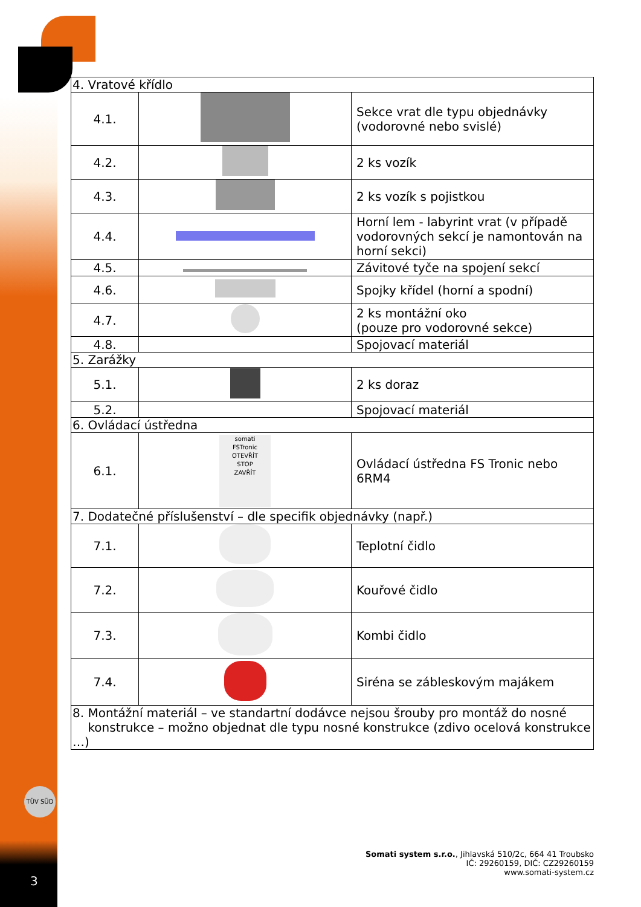| 4. Vratové křídlo | | |
| 4.1. | | Sekce vrat dle typu objednávky (vodorovné nebo svislé) |
| 4.2. | | 2 ks vozík |
| 4.3. | | 2 ks vozík s pojistkou |
| 4.4. | | Horní lem - labyrint vrat (v případě vodorovných sekcí je namontován na horní sekci) |
| 4.5. | | Závitové tyče na spojení sekcí |
| 4.6. | | Spojky křídel (horní a spodní) |
| 4.7. | | 2 ks montážní oko (pouze pro vodorovné sekce) |
| 4.8. | | Spojovací materiál |
| 5. Zarážky | | |
| 5.1. | | 2 ks doraz |
| 5.2. | | Spojovací materiál |
| 6. Ovládací ústředna | | |
| 6.1. | somati FSTronic OTEVŘÍT STOP ZAVŘÍT | Ovládací ústředna FS Tronic nebo 6RM4 |
| 7. Dodatečné příslušenství – dle specifik objednávky (např.) | | |
| 7.1. | | Teplotní čidlo |
| 7.2. | | Kouřové čidlo |
| 7.3. | | Kombi čidlo |
| 7.4. | | Siréna se zábleskovým majákem |
| 8. Montážní materiál – ve standartní dodávce nejsou šrouby pro montáž do nosné konstrukce – možno objednat dle typu nosné konstrukce (zdivo ocelová konstrukce …) | | |
TÜV SÜD
Somati system s.r.o., Jihlavská 510/2c, 664 41 Troubsko
IČ: 29260159, DIČ: CZ29260159
www.somati-system.cz
3